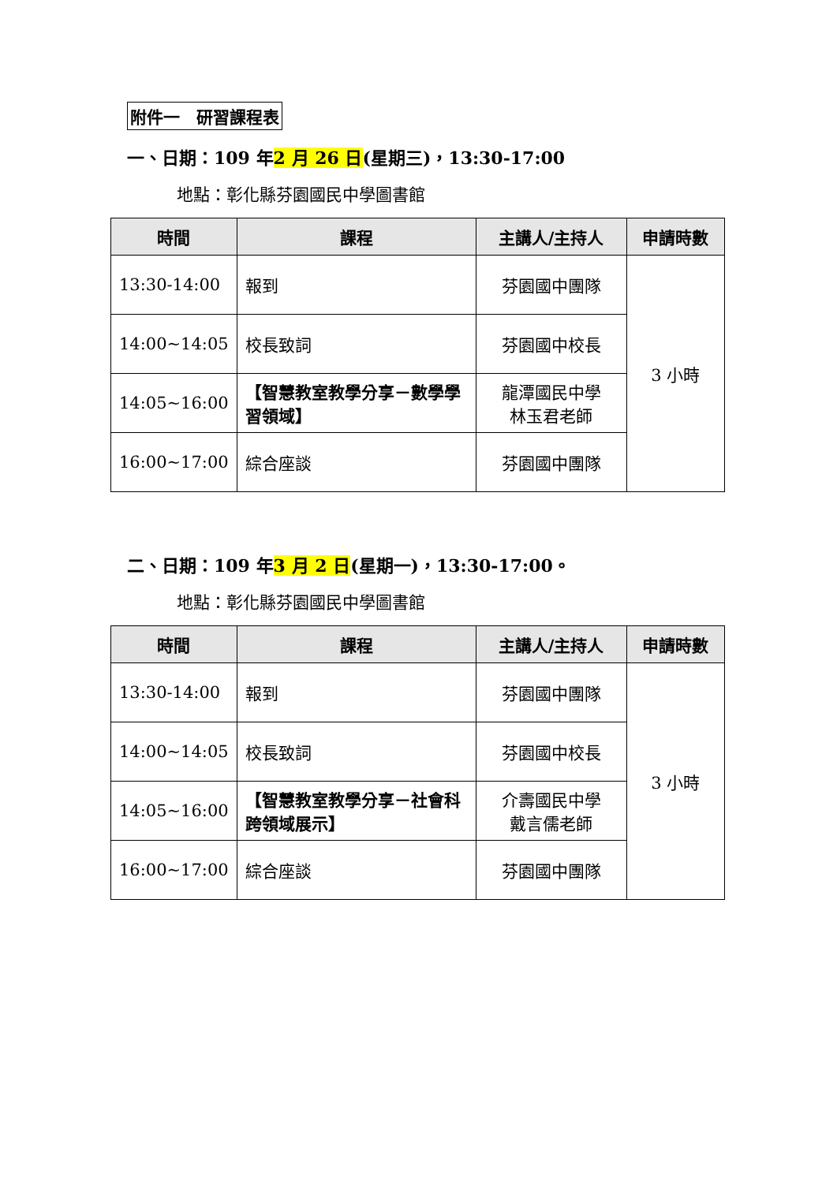附件一　研習課程表
一、日期：109 年2 月 26 日(星期三)，13:30-17:00
地點：彰化縣芬園國民中學圖書館
| 時間 | 課程 | 主講人/主持人 | 申請時數 |
| --- | --- | --- | --- |
| 13:30-14:00 | 報到 | 芬園國中團隊 | 3 小時 |
| 14:00~14:05 | 校長致詞 | 芬園國中校長 | |
| 14:05~16:00 | 【智慧教室教學分享－數學學習領域】 | 龍潭國民中學 林玉君老師 | |
| 16:00~17:00 | 綜合座談 | 芬園國中團隊 | |
二、日期：109 年3 月 2 日(星期一)，13:30-17:00。
地點：彰化縣芬園國民中學圖書館
| 時間 | 課程 | 主講人/主持人 | 申請時數 |
| --- | --- | --- | --- |
| 13:30-14:00 | 報到 | 芬園國中團隊 | 3 小時 |
| 14:00~14:05 | 校長致詞 | 芬園國中校長 | |
| 14:05~16:00 | 【智慧教室教學分享－社會科跨領域展示】 | 介壽國民中學 戴言儒老師 | |
| 16:00~17:00 | 綜合座談 | 芬園國中團隊 | |